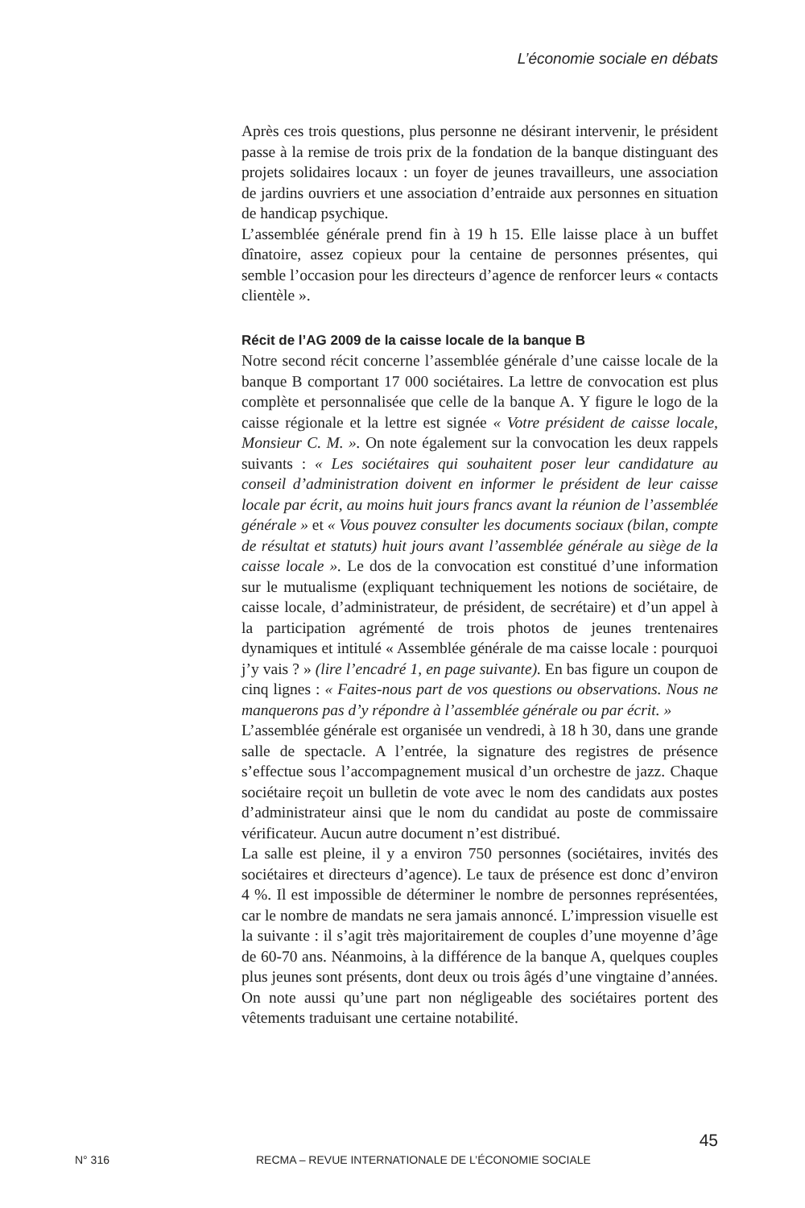L’économie sociale en débats
Après ces trois questions, plus personne ne désirant intervenir, le président passe à la remise de trois prix de la fondation de la banque distinguant des projets solidaires locaux : un foyer de jeunes travailleurs, une association de jardins ouvriers et une association d’entraide aux personnes en situation de handicap psychique.
L’assemblée générale prend fin à 19 h 15. Elle laisse place à un buffet dînatoire, assez copieux pour la centaine de personnes présentes, qui semble l’occasion pour les directeurs d’agence de renforcer leurs « contacts clientèle ».
Récit de l’AG 2009 de la caisse locale de la banque B
Notre second récit concerne l’assemblée générale d’une caisse locale de la banque B comportant 17 000 sociétaires. La lettre de convocation est plus complète et personnalisée que celle de la banque A. Y figure le logo de la caisse régionale et la lettre est signée « Votre président de caisse locale, Monsieur C. M. ». On note également sur la convocation les deux rappels suivants : « Les sociétaires qui souhaitent poser leur candidature au conseil d’administration doivent en informer le président de leur caisse locale par écrit, au moins huit jours francs avant la réunion de l’assemblée générale » et « Vous pouvez consulter les documents sociaux (bilan, compte de résultat et statuts) huit jours avant l’assemblée générale au siège de la caisse locale ». Le dos de la convocation est constitué d’une information sur le mutualisme (expliquant techniquement les notions de sociétaire, de caisse locale, d’administrateur, de président, de secrétaire) et d’un appel à la participation agrémenté de trois photos de jeunes trentenaires dynamiques et intitulé « Assemblée générale de ma caisse locale : pourquoi j’y vais ? » (lire l’encadré 1, en page suivante). En bas figure un coupon de cinq lignes : « Faites-nous part de vos questions ou observations. Nous ne manquerons pas d’y répondre à l’assemblée générale ou par écrit. »
L’assemblée générale est organisée un vendredi, à 18 h 30, dans une grande salle de spectacle. A l’entrée, la signature des registres de présence s’effectue sous l’accompagnement musical d’un orchestre de jazz. Chaque sociétaire reçoit un bulletin de vote avec le nom des candidats aux postes d’administrateur ainsi que le nom du candidat au poste de commissaire vérificateur. Aucun autre document n’est distribué.
La salle est pleine, il y a environ 750 personnes (sociétaires, invités des sociétaires et directeurs d’agence). Le taux de présence est donc d’environ 4 %. Il est impossible de déterminer le nombre de personnes représentées, car le nombre de mandats ne sera jamais annoncé. L’impression visuelle est la suivante : il s’agit très majoritairement de couples d’une moyenne d’âge de 60-70 ans. Néanmoins, à la différence de la banque A, quelques couples plus jeunes sont présents, dont deux ou trois âgés d’une vingtaine d’années. On note aussi qu’une part non négligeable des sociétaires portent des vêtements traduisant une certaine notabilité.
45
N° 316 RECMA – REVUE INTERNATIONALE DE L’ÉCONOMIE SOCIALE